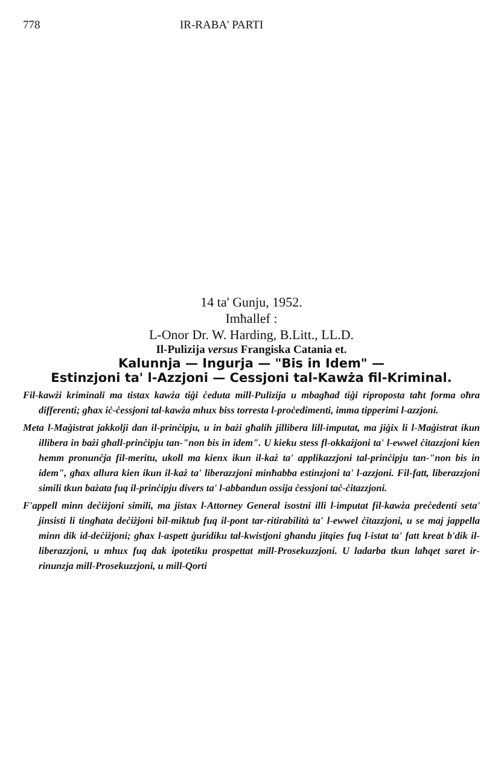778 IR-RABA' PARTI
14 ta' Gunju, 1952.
Imħallef :
L-Onor Dr. W. Harding, B.Litt., LL.D.
Il-Pulizija versus Frangiska Catania et.
Kalunnja — Ingurja — "Bis in Idem" —
Estinzjoni ta' l-Azzjoni — Cessjoni tal-Kawża fil-Kriminal.
Fil-kawżi kriminali ma tistax kawża tiġi ċeduta mill-Pulizija u mbagħad tiġi riproposta taħt forma oħra differenti; għax iċ-ċessjoni tal-kawża mhux biss torresta l-proċedimenti, imma tipperimi l-azzjoni.
Meta l-Maġistrat jakkolji dan il-prinċipju, u in bażi għalih jillibera lill-imputat, ma jiġix li l-Maġistrat ikun illibera in bażi għall-prinċipju tan-"non bis in idem". U kieku stess fl-okkażjoni ta' l-ewwel ċitazzjoni kien hemm pronunċja fil-meritu, ukoll ma kienx ikun il-każ ta' applikazzjoni tal-prinċipju tan-"non bis in idem", għax allura kien ikun il-każ ta' liberazzjoni minħabba estinzjoni ta' l-azzjoni. Fil-fatt, liberazzjoni simili tkun bażata fuq il-prinċipju divers ta' l-abbandun ossija ċessjoni taċ-ċitazzjoni.
F'appell minn deċiżjoni simili, ma jistax l-Attorney General isostni illi l-imputat fil-kawża preċedenti seta' jinsisti li tingħata deċiżjoni bil-miktub fuq il-pont tar-ritirabilità ta' l-ewwel ċitazzjoni, u se maj jappella minn dik id-deċiżjoni; għax l-aspett ġuridiku tal-kwistjoni għandu jitqies fuq l-istat ta' fatt kreat b'dik il-liberazzjoni, u mhux fuq dak ipotetiku prospettat mill-Prosekuzzjoni. U ladarba tkun laħqet saret ir-rinunzja mill-Prosekuzzjoni, u mill-Qorti